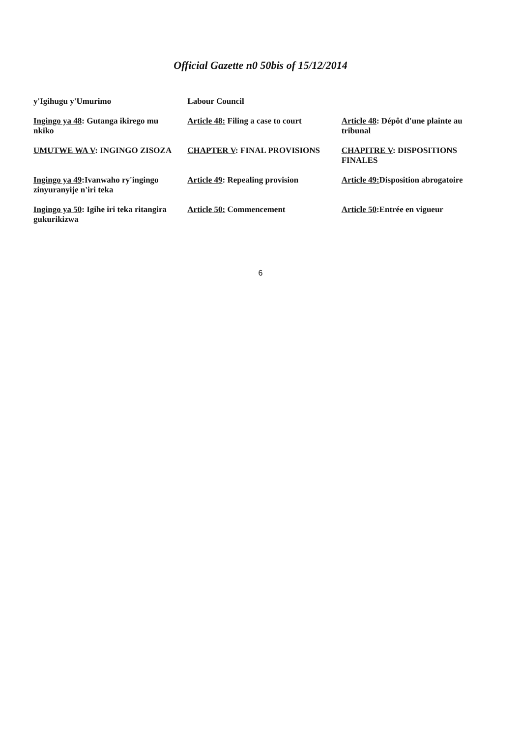Official Gazette n0 50bis of 15/12/2014
| y'Igihugu y'Umurimo | Labour Council | |
| Ingingo ya 48 : Gutanga ikirego mu nkiko | Article 48: Filing a case to court | Article 48 : Dépôt d'une plainte au tribunal |
| UMUTWE WA V : INGINGO ZISOZA | CHAPTER V : FINAL PROVISIONS | CHAPITRE V : DISPOSITIONS FINALES |
| Ingingo ya 49 :Ivanwaho ry'ingingo zinyuranyije n'iri teka | Article 49 : Repealing provision | Article 49: Disposition abrogatoire |
| Ingingo ya 50 : Igihe iri teka ritangira gukurikizwa | Article 50: Commencement | Article 50 :Entrée en vigueur |
6